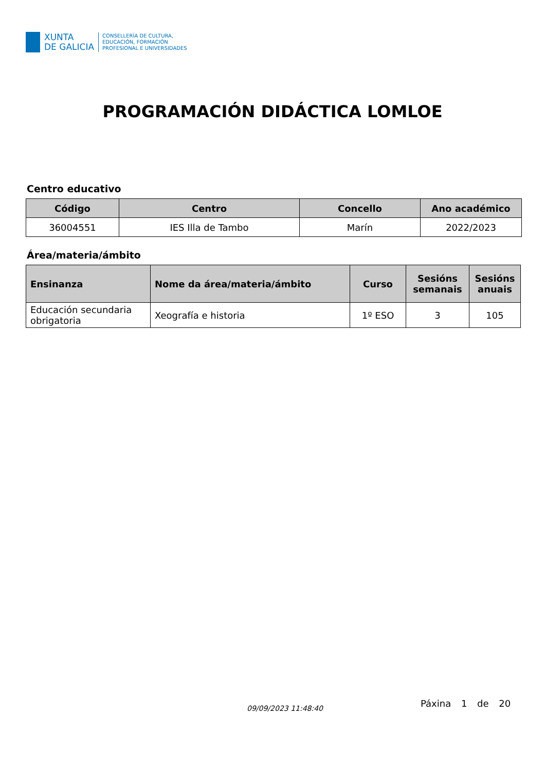XUNTA
DE GALICIA
CONSELLERÍA DE CULTURA,
EDUCACIÓN, FORMACIÓN
PROFESIONAL E UNIVERSIDADES
PROGRAMACIÓN DIDÁCTICA LOMLOE
Centro educativo
| Código | Centro | Concello | Ano académico |
| --- | --- | --- | --- |
| 36004551 | IES Illa de Tambo | Marín | 2022/2023 |
Área/materia/ámbito
| Ensinanza | Nome da área/materia/ámbito | Curso | Sesións semanais | Sesións anuais |
| --- | --- | --- | --- | --- |
| Educación secundaria obrigatoria | Xeografía e historia | 1º ESO | 3 | 105 |
09/09/2023 11:48:40 Páxina 1 de 20